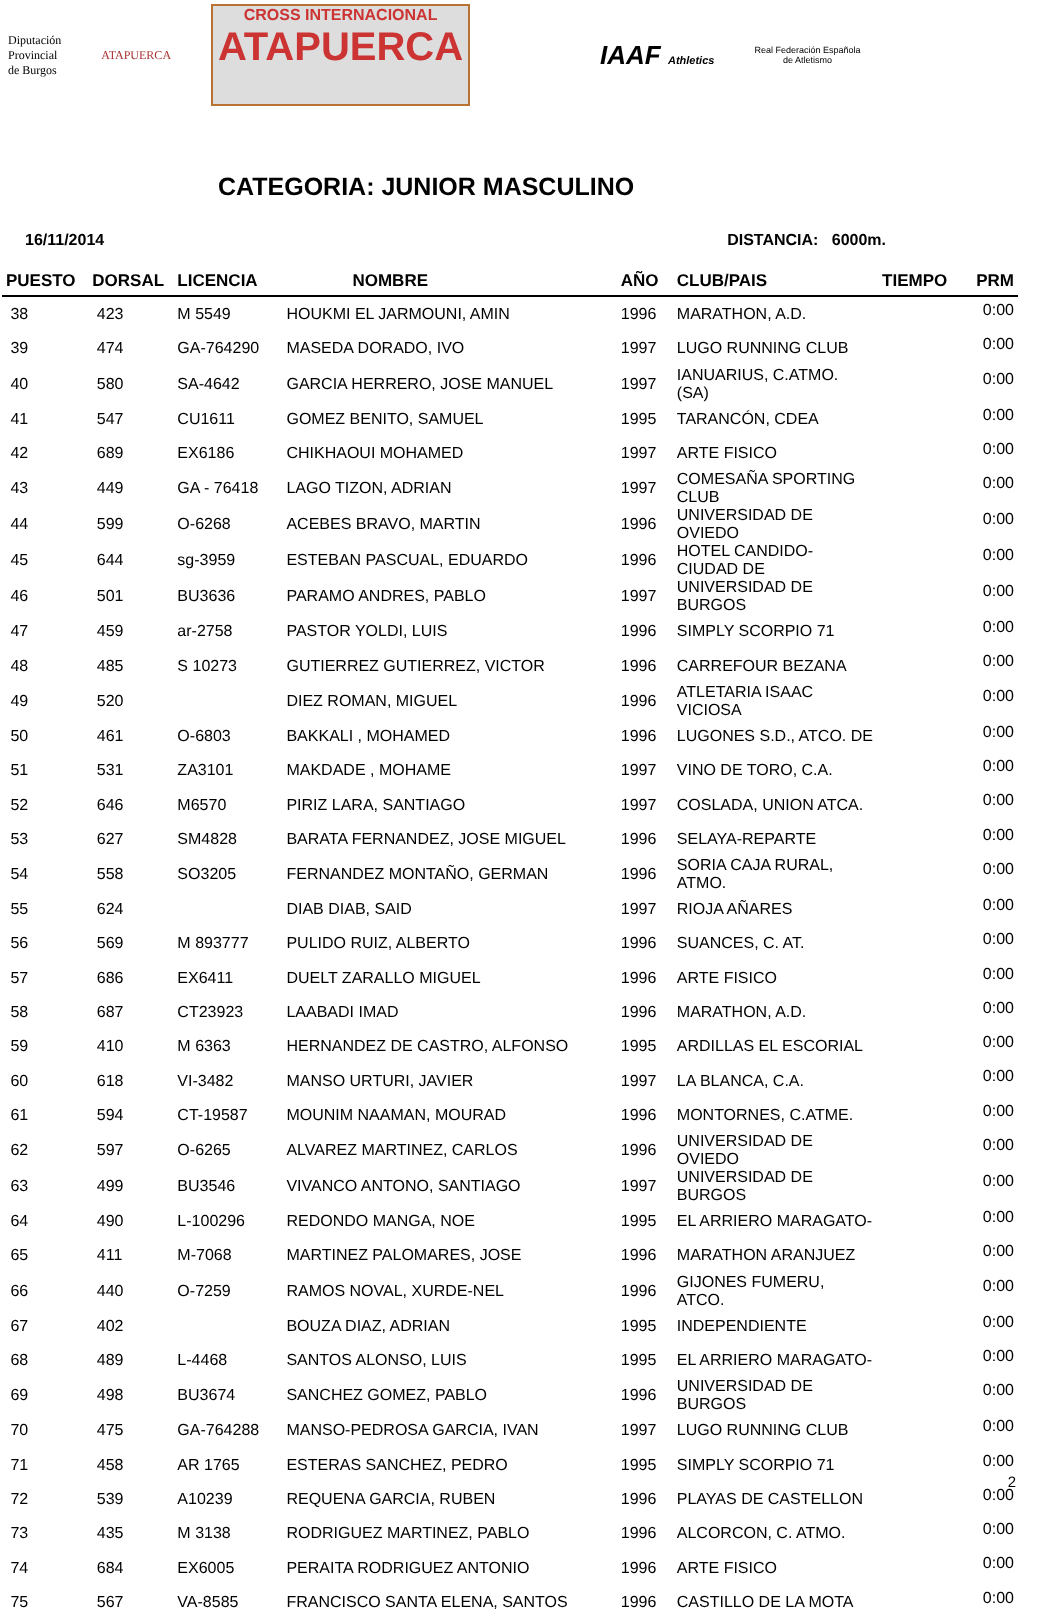Diputación
Provincial
de Burgos
ATAPUERCA
CROSS INTERNACIONAL
ATAPUERCA
IAAF Athletics
Real Federación Española
de Atletismo
CATEGORIA: JUNIOR MASCULINO
16/11/2014 DISTANCIA: 6000m.
| PUESTO | DORSAL | LICENCIA | NOMBRE | AÑO | CLUB/PAIS | TIEMPO | PRM |
| --- | --- | --- | --- | --- | --- | --- | --- |
| 38 | 423 | M 5549 | HOUKMI EL JARMOUNI, AMIN | 1996 | MARATHON, A.D. | | 0:00 |
| 39 | 474 | GA-764290 | MASEDA DORADO, IVO | 1997 | LUGO RUNNING CLUB | | 0:00 |
| 40 | 580 | SA-4642 | GARCIA HERRERO, JOSE MANUEL | 1997 | IANUARIUS, C.ATMO. (SA) | | 0:00 |
| 41 | 547 | CU1611 | GOMEZ BENITO, SAMUEL | 1995 | TARANCÓN, CDEA | | 0:00 |
| 42 | 689 | EX6186 | CHIKHAOUI MOHAMED | 1997 | ARTE FISICO | | 0:00 |
| 43 | 449 | GA - 76418 | LAGO TIZON, ADRIAN | 1997 | COMESAÑA SPORTING CLUB | | 0:00 |
| 44 | 599 | O-6268 | ACEBES BRAVO, MARTIN | 1996 | UNIVERSIDAD DE OVIEDO | | 0:00 |
| 45 | 644 | sg-3959 | ESTEBAN PASCUAL, EDUARDO | 1996 | HOTEL CANDIDO-CIUDAD DE | | 0:00 |
| 46 | 501 | BU3636 | PARAMO ANDRES, PABLO | 1997 | UNIVERSIDAD DE BURGOS | | 0:00 |
| 47 | 459 | ar-2758 | PASTOR YOLDI, LUIS | 1996 | SIMPLY SCORPIO 71 | | 0:00 |
| 48 | 485 | S 10273 | GUTIERREZ GUTIERREZ, VICTOR | 1996 | CARREFOUR BEZANA | | 0:00 |
| 49 | 520 | | DIEZ ROMAN, MIGUEL | 1996 | ATLETARIA ISAAC VICIOSA | | 0:00 |
| 50 | 461 | O-6803 | BAKKALI , MOHAMED | 1996 | LUGONES S.D., ATCO. DE | | 0:00 |
| 51 | 531 | ZA3101 | MAKDADE , MOHAME | 1997 | VINO DE TORO, C.A. | | 0:00 |
| 52 | 646 | M6570 | PIRIZ LARA, SANTIAGO | 1997 | COSLADA, UNION ATCA. | | 0:00 |
| 53 | 627 | SM4828 | BARATA FERNANDEZ, JOSE MIGUEL | 1996 | SELAYA-REPARTE | | 0:00 |
| 54 | 558 | SO3205 | FERNANDEZ MONTAÑO, GERMAN | 1996 | SORIA CAJA RURAL, ATMO. | | 0:00 |
| 55 | 624 | | DIAB DIAB, SAID | 1997 | RIOJA AÑARES | | 0:00 |
| 56 | 569 | M 893777 | PULIDO RUIZ, ALBERTO | 1996 | SUANCES, C. AT. | | 0:00 |
| 57 | 686 | EX6411 | DUELT ZARALLO MIGUEL | 1996 | ARTE FISICO | | 0:00 |
| 58 | 687 | CT23923 | LAABADI IMAD | 1996 | MARATHON, A.D. | | 0:00 |
| 59 | 410 | M 6363 | HERNANDEZ DE CASTRO, ALFONSO | 1995 | ARDILLAS EL ESCORIAL | | 0:00 |
| 60 | 618 | VI-3482 | MANSO URTURI, JAVIER | 1997 | LA BLANCA, C.A. | | 0:00 |
| 61 | 594 | CT-19587 | MOUNIM NAAMAN, MOURAD | 1996 | MONTORNES, C.ATME. | | 0:00 |
| 62 | 597 | O-6265 | ALVAREZ MARTINEZ, CARLOS | 1996 | UNIVERSIDAD DE OVIEDO | | 0:00 |
| 63 | 499 | BU3546 | VIVANCO ANTONO, SANTIAGO | 1997 | UNIVERSIDAD DE BURGOS | | 0:00 |
| 64 | 490 | L-100296 | REDONDO MANGA, NOE | 1995 | EL ARRIERO MARAGATO- | | 0:00 |
| 65 | 411 | M-7068 | MARTINEZ PALOMARES, JOSE | 1996 | MARATHON ARANJUEZ | | 0:00 |
| 66 | 440 | O-7259 | RAMOS NOVAL, XURDE-NEL | 1996 | GIJONES FUMERU, ATCO. | | 0:00 |
| 67 | 402 | | BOUZA DIAZ, ADRIAN | 1995 | INDEPENDIENTE | | 0:00 |
| 68 | 489 | L-4468 | SANTOS ALONSO, LUIS | 1995 | EL ARRIERO MARAGATO- | | 0:00 |
| 69 | 498 | BU3674 | SANCHEZ GOMEZ, PABLO | 1996 | UNIVERSIDAD DE BURGOS | | 0:00 |
| 70 | 475 | GA-764288 | MANSO-PEDROSA GARCIA, IVAN | 1997 | LUGO RUNNING CLUB | | 0:00 |
| 71 | 458 | AR 1765 | ESTERAS SANCHEZ, PEDRO | 1995 | SIMPLY SCORPIO 71 | | 0:00 |
| 72 | 539 | A10239 | REQUENA GARCIA, RUBEN | 1996 | PLAYAS DE CASTELLON | | 0:00 |
| 73 | 435 | M 3138 | RODRIGUEZ MARTINEZ, PABLO | 1996 | ALCORCON, C. ATMO. | | 0:00 |
| 74 | 684 | EX6005 | PERAITA RODRIGUEZ ANTONIO | 1996 | ARTE FISICO | | 0:00 |
| 75 | 567 | VA-8585 | FRANCISCO SANTA ELENA, SANTOS | 1996 | CASTILLO DE LA MOTA | | 0:00 |
2